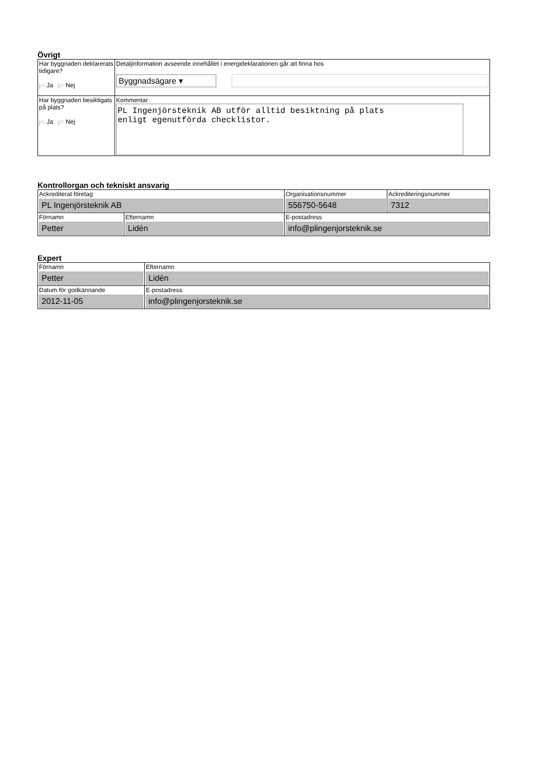Övrigt
| Har byggnaden deklarerats tidigare? j∩ Ja j∩ Nej | Detaljinformation avseende innehållet i energideklarationen går att finna hos Byggnadsägare ▾ |
| Har byggnaden besiktigats på plats? j∩ Ja j∩ Nej | Kommentar PL Ingenjörsteknik AB utför alltid besiktning på plats enligt egenutförda checklistor. |
Kontrollorgan och tekniskt ansvarig
| Ackrediterat företag PL Ingenjörsteknik AB | | Organisationsnummer 556750-5648 | Ackrediteringsnummer 7312 |
| Förnamn Petter | Efternamn Lidén | E-postadress info@plingenjorsteknik.se | |
Expert
| Förnamn Petter | Efternamn Lidén |
| Datum för godkännande 2012-11-05 | E-postadress info@plingenjorsteknik.se |